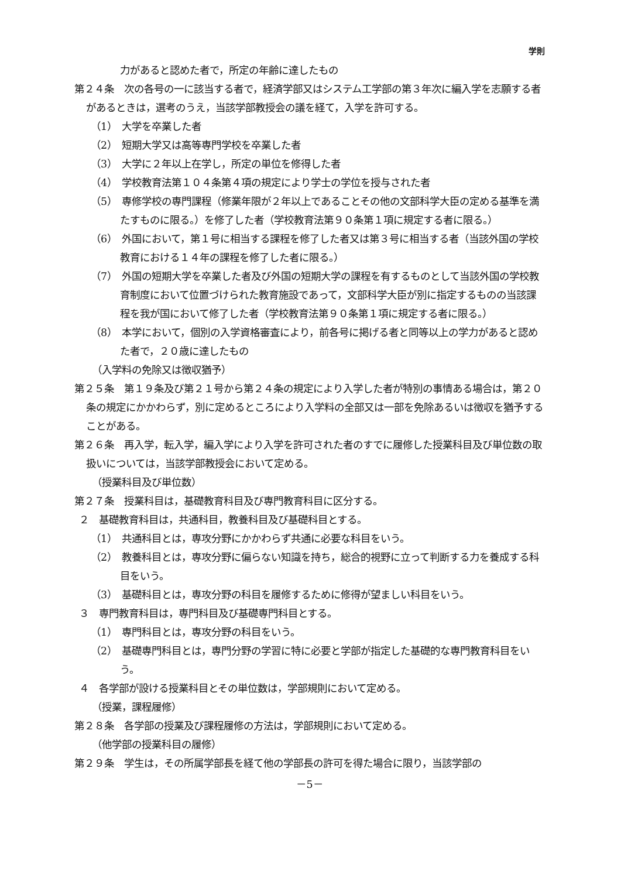学則
力があると認めた者で，所定の年齢に達したもの
第２４条　次の各号の一に該当する者で，経済学部又はシステム工学部の第３年次に編入学を志願する者があるときは，選考のうえ，当該学部教授会の議を経て，入学を許可する。
（1）　大学を卒業した者
（2）　短期大学又は高等専門学校を卒業した者
（3）　大学に２年以上在学し，所定の単位を修得した者
（4）　学校教育法第１０４条第４項の規定により学士の学位を授与された者
（5）　専修学校の専門課程（修業年限が２年以上であることその他の文部科学大臣の定める基準を満たすものに限る。）を修了した者（学校教育法第９０条第１項に規定する者に限る。）
（6）　外国において，第１号に相当する課程を修了した者又は第３号に相当する者（当該外国の学校教育における１４年の課程を修了した者に限る。）
（7）　外国の短期大学を卒業した者及び外国の短期大学の課程を有するものとして当該外国の学校教育制度において位置づけられた教育施設であって，文部科学大臣が別に指定するものの当該課程を我が国において修了した者（学校教育法第９０条第１項に規定する者に限る。）
（8）　本学において，個別の入学資格審査により，前各号に掲げる者と同等以上の学力があると認めた者で，２０歳に達したもの
（入学料の免除又は徴収猶予）
第２５条　第１９条及び第２１号から第２４条の規定により入学した者が特別の事情ある場合は，第２０条の規定にかかわらず，別に定めるところにより入学料の全部又は一部を免除あるいは徴収を猶予することがある。
第２６条　再入学，転入学，編入学により入学を許可された者のすでに履修した授業科目及び単位数の取扱いについては，当該学部教授会において定める。
（授業科目及び単位数）
第２７条　授業科目は，基礎教育科目及び専門教育科目に区分する。
２　基礎教育科目は，共通科目，教養科目及び基礎科目とする。
（1）　共通科目とは，専攻分野にかかわらず共通に必要な科目をいう。
（2）　教養科目とは，専攻分野に偏らない知識を持ち，総合的視野に立って判断する力を養成する科目をいう。
（3）　基礎科目とは，専攻分野の科目を履修するために修得が望ましい科目をいう。
３　専門教育科目は，専門科目及び基礎専門科目とする。
（1）　専門科目とは，専攻分野の科目をいう。
（2）　基礎専門科目とは，専門分野の学習に特に必要と学部が指定した基礎的な専門教育科目をいう。
４　各学部が設ける授業科目とその単位数は，学部規則において定める。
（授業，課程履修）
第２８条　各学部の授業及び課程履修の方法は，学部規則において定める。
（他学部の授業科目の履修）
第２９条　学生は，その所属学部長を経て他の学部長の許可を得た場合に限り，当該学部の
－5－